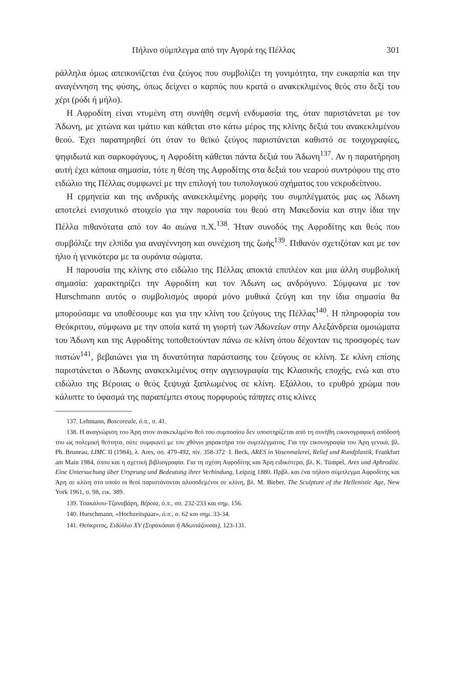Πήλινο σύμπλεγμα από την Αγορά της Πέλλας 301
ράλληλα όμως απεικονίζεται ένα ζεύγος που συμβολίζει τη γονιμότητα, την ευκαρπία και την αναγέννηση της φύσης, όπως δείχνει ο καρπός που κρατά ο ανακεκλιμένος θεός στο δεξί του χέρι (ρόδι ή μήλο).
Η Αφροδίτη είναι ντυμένη στη συνήθη σεμνή ενδυμασία της, όταν παριστάνεται με τον Άδωνη, με χιτώνα και ιμάτιο και κάθεται στο κάτω μέρος της κλίνης δεξιά του ανακεκλιμένου θεού. Έχει παρατηρηθεί ότι όταν το θεϊκό ζεύγος παριστάνεται καθιστό σε τοιχογραφίες, ψηφιδωτά και σαρκοφάγους, η Αφροδίτη κάθεται πάντα δεξιά του Άδωνη<sup>137</sup>. Αν η παρατήρηση αυτή έχει κάποια σημασία, τότε η θέση της Αφροδίτης στα δεξιά του νεαρού συντρόφου της στο ειδώλιο της Πέλλας συμφωνεί με την επιλογή του τυπολογικού σχήματος του νεκροδείπνου.
Η ερμηνεία και της ανδρικής ανακεκλιμένης μορφής του συμπλέγματός μας ως Άδωνη αποτελεί ενισχυτικό στοιχείο για την παρουσία του θεού στη Μακεδονία και στην ίδια την Πέλλα πιθανότατα από τον 4ο αιώνα π.Χ.<sup>138</sup>. Ήταν συνοδός της Αφροδίτης και θεός που συμβόλιζε την ελπίδα για αναγέννηση και συνέχιση της ζωής<sup>139</sup>. Πιθανόν σχετιζόταν και με τον ήλιο ή γενικότερα με τα ουράνια σώματα.
Η παρουσία της κλίνης στο ειδώλιο της Πέλλας αποκτά επιπλέον και μια άλλη συμβολική σημασία: χαρακτηρίζει την Αφροδίτη και τον Άδωνη ως ανδρόγυνο. Σύμφωνα με τον Hurschmann αυτός ο συμβολισμός αφορά μόνο μυθικά ζεύγη και την ίδια σημασία θα μπορούσαμε να υποθέσουμε και για την κλίνη του ζεύγους της Πέλλας<sup>140</sup>. Η πληροφορία του Θεόκριτου, σύμφωνα με την οποία κατά τη γιορτή των Άδωνείων στην Αλεξάνδρεια ομοιώματα του Άδωνη και της Αφροδίτης τοποθετούνταν πάνω σε κλίνη όπου δέχονταν τις προσφορές των πιστών<sup>141</sup>, βεβαιώνει για τη δυνατότητα παράστασης του ζεύγους σε κλίνη. Σε κλίνη επίσης παριστάνεται ο Άδωνης ανακεκλιμένος στην αγγειογραφία της Κλασικής εποχής, ενώ και στο ειδώλιο της Βέροιας ο θεός ξεψυχά ξαπλωμένος σε κλίνη. Εξάλλου, το ερυθρό χρώμα που κάλυπτε το ύφασμά της παραπέμπει στους πορφυρούς τάπητες στις κλίνες
137. Lehmann, Boscoreale, ό.π., σ. 41.
138. Η αναγνώριση του Άρη στον ανακεκλιμένο θεό του συμποσίου δεν υποστηρίζεται από τη συνήθη εικονογραφική απόδοσή του ως πολεμική θεότητα, ούτε συμφωνεί με τον χθόνιο χαρακτήρα του συμπλέγματος. Για την εικονογραφία του Άρη γενικά, βλ. Ph. Bruneau, LIMC II (1984), λ. Ares, σσ. 479-492, πίν. 358-372· I. Beck, ARES in Vasenmalerei, Relief und Rundplastik, Frankfurt am Main 1984, όπου και η σχετική βιβλιογραφία. Για τη σχέση Αφροδίτης και Άρη ειδικότερα, βλ. K. Tümpel, Ares und Aphrodite. Eine Untersuchung über Ursprung und Bedeutung ihrer Verbindung, Leipzig 1880. Πρβλ. και ένα πήλινο σύμπλεγμα Αφροδίτης και Άρη σε κλίνη στο οποίο οι θεοί παριστάνονται αλυσοδεμένοι σε κλίνη, βλ. M. Bieber, The Sculpture of the Hellenistic Age, New York 1961, σ. 98, εικ. 389.
139. Τσακάλου-Τζαναβάρη, Βέροια, ό.π., σσ. 232-233 και σημ. 156.
140. Hurschmann, «Hochzeitspaar», ό.π., σ. 62 και σημ. 33-34.
141. Θεόκριτος, Ειδύλλιο XV (Συρακόσιαι ἤ Ἀδωνιάζουσαι), 123-131.